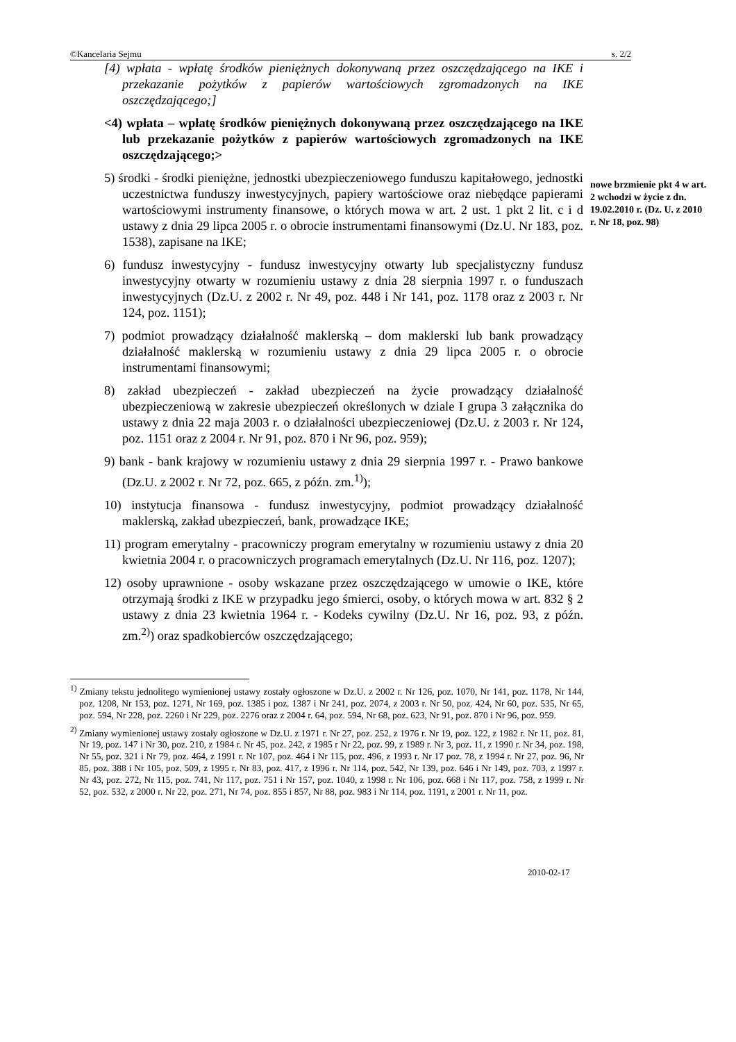©Kancelaria Sejmu s. 2/2
[4) wpłata - wpłatę środków pieniężnych dokonywaną przez oszczędzającego na IKE i przekazanie pożytków z papierów wartościowych zgromadzonych na IKE oszczędzającego;]
<4) wpłata – wpłatę środków pieniężnych dokonywaną przez oszczędzającego na IKE lub przekazanie pożytków z papierów wartościowych zgromadzonych na IKE oszczędzającego;>
5) środki - środki pieniężne, jednostki ubezpieczeniowego funduszu kapitałowego, jednostki uczestnictwa funduszy inwestycyjnych, papiery wartościowe oraz niebędące papierami wartościowymi instrumenty finansowe, o których mowa w art. 2 ust. 1 pkt 2 lit. c i d ustawy z dnia 29 lipca 2005 r. o obrocie instrumentami finansowymi (Dz.U. Nr 183, poz. 1538), zapisane na IKE;
6) fundusz inwestycyjny - fundusz inwestycyjny otwarty lub specjalistyczny fundusz inwestycyjny otwarty w rozumieniu ustawy z dnia 28 sierpnia 1997 r. o funduszach inwestycyjnych (Dz.U. z 2002 r. Nr 49, poz. 448 i Nr 141, poz. 1178 oraz z 2003 r. Nr 124, poz. 1151);
7) podmiot prowadzący działalność maklerską – dom maklerski lub bank prowadzący działalność maklerską w rozumieniu ustawy z dnia 29 lipca 2005 r. o obrocie instrumentami finansowymi;
8) zakład ubezpieczeń - zakład ubezpieczeń na życie prowadzący działalność ubezpieczeniową w zakresie ubezpieczeń określonych w dziale I grupa 3 załącznika do ustawy z dnia 22 maja 2003 r. o działalności ubezpieczeniowej (Dz.U. z 2003 r. Nr 124, poz. 1151 oraz z 2004 r. Nr 91, poz. 870 i Nr 96, poz. 959);
9) bank - bank krajowy w rozumieniu ustawy z dnia 29 sierpnia 1997 r. - Prawo bankowe (Dz.U. z 2002 r. Nr 72, poz. 665, z późn. zm.<sup>1)</sup>);
10) instytucja finansowa - fundusz inwestycyjny, podmiot prowadzący działalność maklerską, zakład ubezpieczeń, bank, prowadzące IKE;
11) program emerytalny - pracowniczy program emerytalny w rozumieniu ustawy z dnia 20 kwietnia 2004 r. o pracowniczych programach emerytalnych (Dz.U. Nr 116, poz. 1207);
12) osoby uprawnione - osoby wskazane przez oszczędzającego w umowie o IKE, które otrzymają środki z IKE w przypadku jego śmierci, osoby, o których mowa w art. 832 § 2 ustawy z dnia 23 kwietnia 1964 r. - Kodeks cywilny (Dz.U. Nr 16, poz. 93, z późn. zm.<sup>2)</sup>) oraz spadkobierców oszczędzającego;
nowe brzmienie pkt 4 w art. 2 wchodzi w życie z dn. 19.02.2010 r. (Dz. U. z 2010 r. Nr 18, poz. 98)
<sup>1)</sup> Zmiany tekstu jednolitego wymienionej ustawy zostały ogłoszone w Dz.U. z 2002 r. Nr 126, poz. 1070, Nr 141, poz. 1178, Nr 144, poz. 1208, Nr 153, poz. 1271, Nr 169, poz. 1385 i poz. 1387 i Nr 241, poz. 2074, z 2003 r. Nr 50, poz. 424, Nr 60, poz. 535, Nr 65, poz. 594, Nr 228, poz. 2260 i Nr 229, poz. 2276 oraz z 2004 r. 64, poz. 594, Nr 68, poz. 623, Nr 91, poz. 870 i Nr 96, poz. 959.
<sup>2)</sup> Zmiany wymienionej ustawy zostały ogłoszone w Dz.U. z 1971 r. Nr 27, poz. 252, z 1976 r. Nr 19, poz. 122, z 1982 r. Nr 11, poz. 81, Nr 19, poz. 147 i Nr 30, poz. 210, z 1984 r. Nr 45, poz. 242, z 1985 r Nr 22, poz. 99, z 1989 r. Nr 3, poz. 11, z 1990 r. Nr 34, poz. 198, Nr 55, poz. 321 i Nr 79, poz. 464, z 1991 r. Nr 107, poz. 464 i Nr 115, poz. 496, z 1993 r. Nr 17 poz. 78, z 1994 r. Nr 27, poz. 96, Nr 85, poz. 388 i Nr 105, poz. 509, z 1995 r. Nr 83, poz. 417, z 1996 r. Nr 114, poz. 542, Nr 139, poz. 646 i Nr 149, poz. 703, z 1997 r. Nr 43, poz. 272, Nr 115, poz. 741, Nr 117, poz. 751 i Nr 157, poz. 1040, z 1998 r. Nr 106, poz. 668 i Nr 117, poz. 758, z 1999 r. Nr 52, poz. 532, z 2000 r. Nr 22, poz. 271, Nr 74, poz. 855 i 857, Nr 88, poz. 983 i Nr 114, poz. 1191, z 2001 r. Nr 11, poz.
2010-02-17